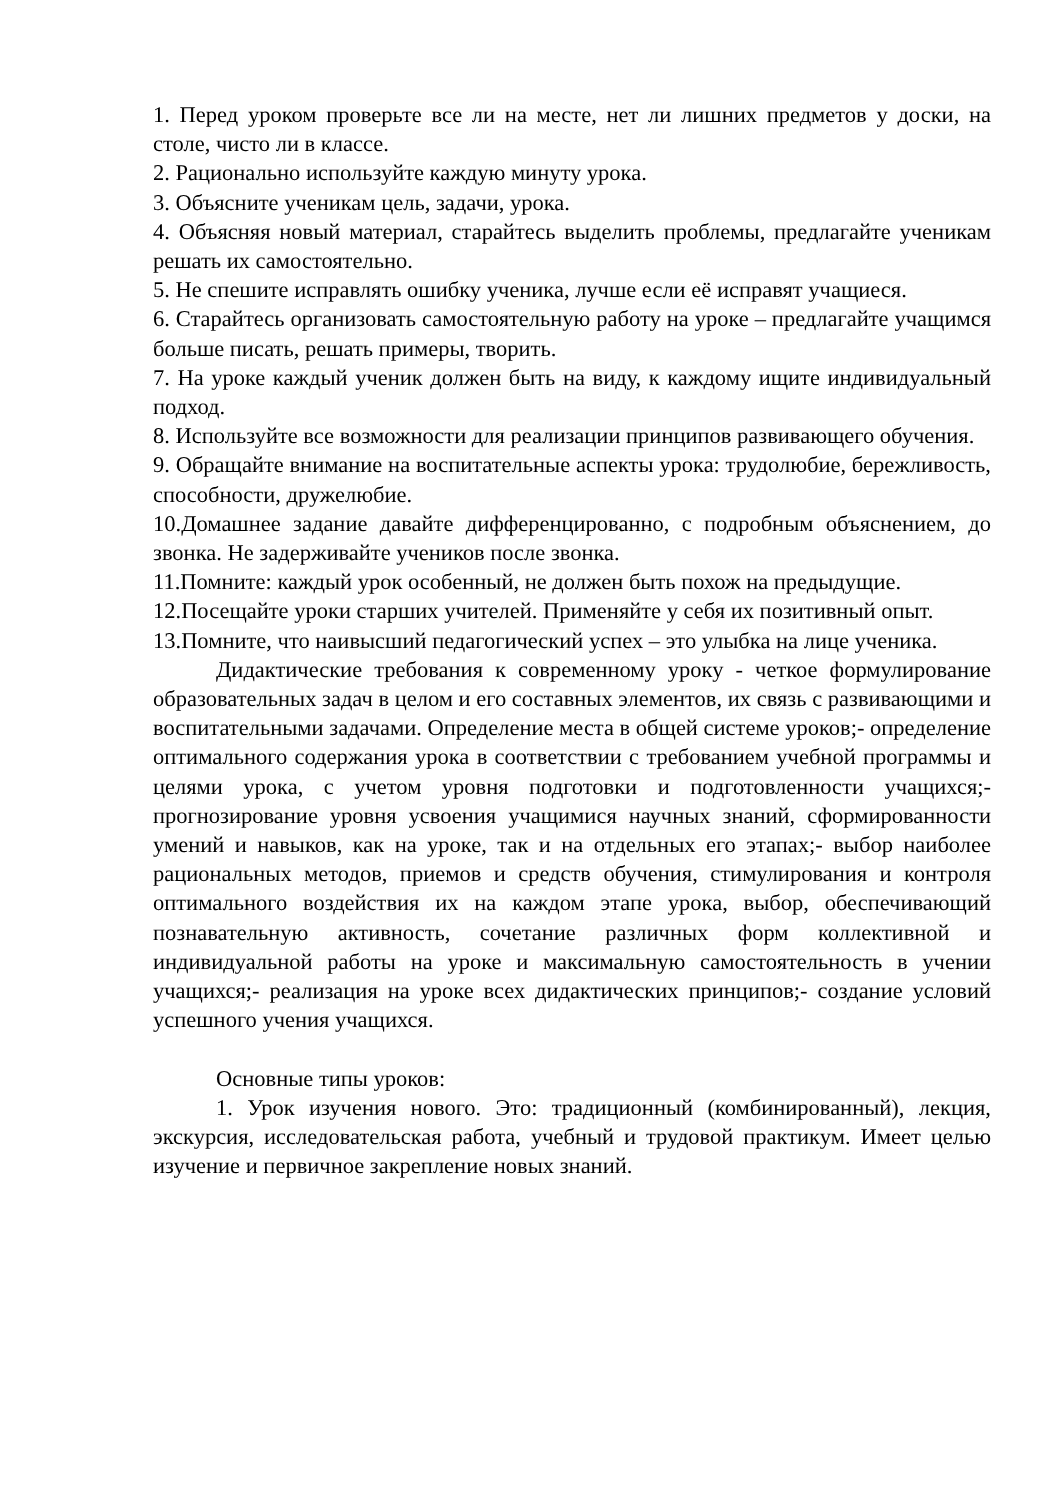1. Перед уроком проверьте все ли на месте, нет ли лишних предметов у доски, на столе, чисто ли в классе.
2. Рационально используйте каждую минуту урока.
3. Объясните ученикам цель, задачи, урока.
4. Объясняя новый материал, старайтесь выделить проблемы, предлагайте ученикам решать их самостоятельно.
5. Не спешите исправлять ошибку ученика, лучше если её исправят учащиеся.
6. Старайтесь организовать самостоятельную работу на уроке – предлагайте учащимся больше писать, решать примеры, творить.
7. На уроке каждый ученик должен быть на виду, к каждому ищите индивидуальный подход.
8. Используйте все возможности для реализации принципов развивающего обучения.
9. Обращайте внимание на воспитательные аспекты урока: трудолюбие, бережливость, способности, дружелюбие.
10.Домашнее задание давайте дифференцированно, с подробным объяснением, до звонка. Не задерживайте учеников после звонка.
11.Помните: каждый урок особенный, не должен быть похож на предыдущие.
12.Посещайте уроки старших учителей. Применяйте у себя их позитивный опыт.
13.Помните, что наивысший педагогический успех – это улыбка на лице ученика.
Дидактические требования к современному уроку - четкое формулирование образовательных задач в целом и его составных элементов, их связь с развивающими и воспитательными задачами. Определение места в общей системе уроков;- определение оптимального содержания урока в соответствии с требованием учебной программы и целями урока, с учетом уровня подготовки и подготовленности учащихся;- прогнозирование уровня усвоения учащимися научных знаний, сформированности умений и навыков, как на уроке, так и на отдельных его этапах;- выбор наиболее рациональных методов, приемов и средств обучения, стимулирования и контроля оптимального воздействия их на каждом этапе урока, выбор, обеспечивающий познавательную активность, сочетание различных форм коллективной и индивидуальной работы на уроке и максимальную самостоятельность в учении учащихся;- реализация на уроке всех дидактических принципов;- создание условий успешного учения учащихся.
Основные типы уроков:
1. Урок изучения нового. Это: традиционный (комбинированный), лекция, экскурсия, исследовательская работа, учебный и трудовой практикум. Имеет целью изучение и первичное закрепление новых знаний.